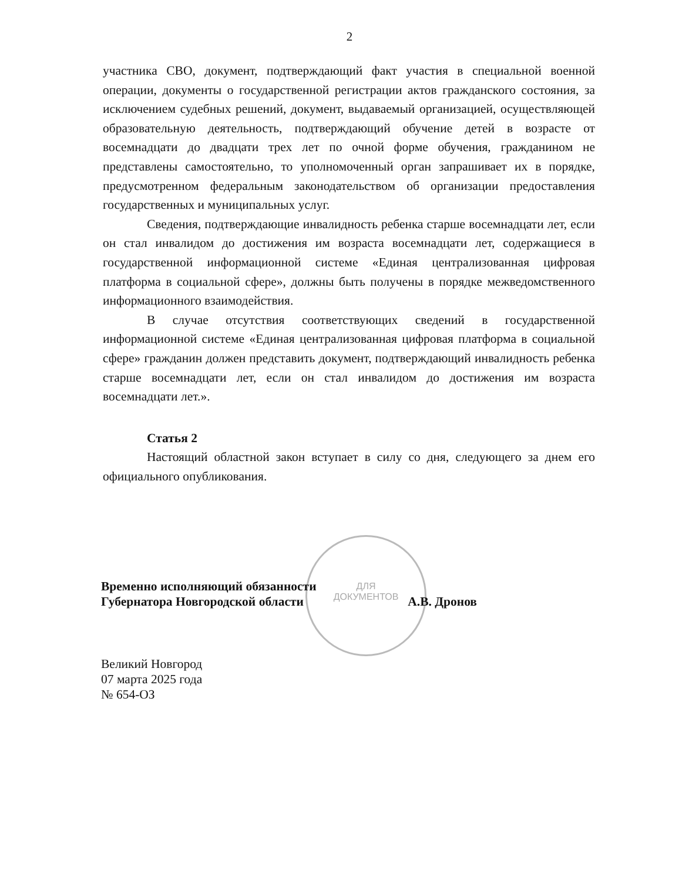2
участника СВО, документ, подтверждающий факт участия в специальной военной операции, документы о государственной регистрации актов гражданского состояния, за исключением судебных решений, документ, выдаваемый организацией, осуществляющей образовательную деятельность, подтверждающий обучение детей в возрасте от восемнадцати до двадцати трех лет по очной форме обучения, гражданином не представлены самостоятельно, то уполномоченный орган запрашивает их в порядке, предусмотренном федеральным законодательством об организации предоставления государственных и муниципальных услуг.
Сведения, подтверждающие инвалидность ребенка старше восемнадцати лет, если он стал инвалидом до достижения им возраста восемнадцати лет, содержащиеся в государственной информационной системе «Единая централизованная цифровая платформа в социальной сфере», должны быть получены в порядке межведомственного информационного взаимодействия.
В случае отсутствия соответствующих сведений в государственной информационной системе «Единая централизованная цифровая платформа в социальной сфере» гражданин должен представить документ, подтверждающий инвалидность ребенка старше восемнадцати лет, если он стал инвалидом до достижения им возраста восемнадцати лет.».
Статья 2
Настоящий областной закон вступает в силу со дня, следующего за днем его официального опубликования.
ДЛЯ
ДОКУМЕНТОВ
Временно исполняющий обязанности
Губернатора Новгородской области А.В. Дронов
Великий Новгород
07 марта 2025 года
№ 654-ОЗ